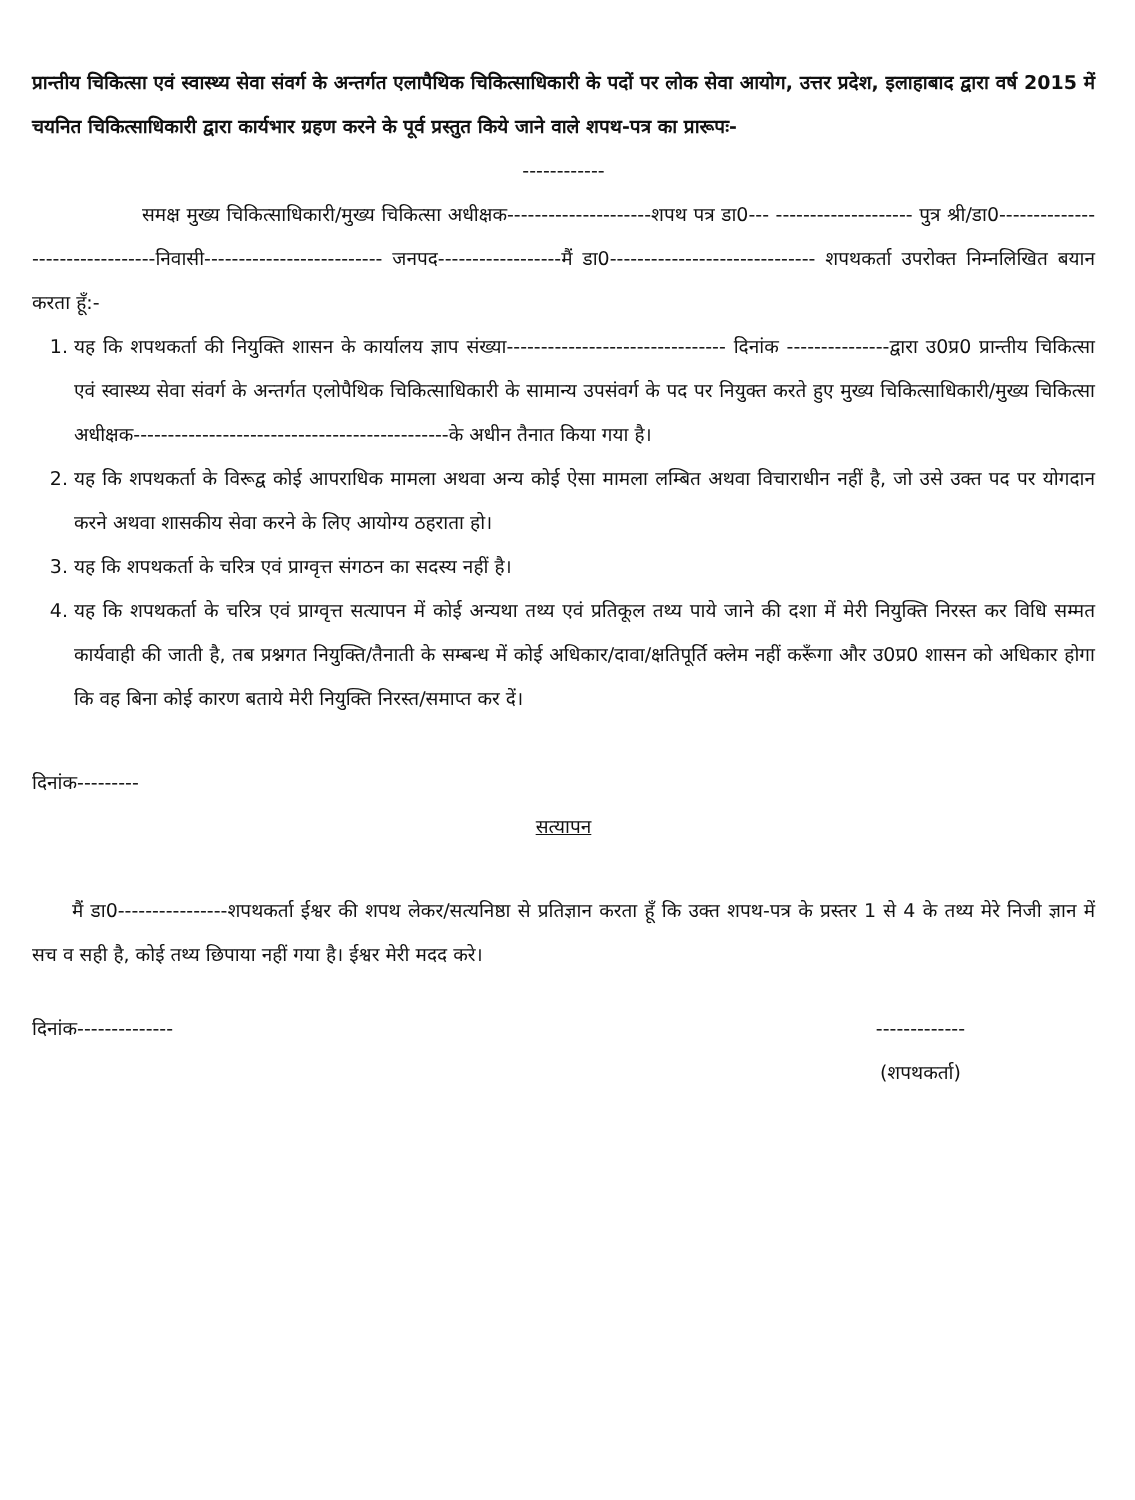प्रान्तीय चिकित्सा एवं स्वास्थ्य सेवा संवर्ग के अन्तर्गत एलापैथिक चिकित्साधिकारी के पदों पर लोक सेवा आयोग, उत्तर प्रदेश, इलाहाबाद द्वारा वर्ष 2015 में चयनित चिकित्साधिकारी द्वारा कार्यभार ग्रहण करने के पूर्व प्रस्तुत किये जाने वाले शपथ-पत्र का प्रारूपः-
------------
समक्ष मुख्य चिकित्साधिकारी/मुख्य चिकित्सा अधीक्षक---------------------शपथ पत्र डा0--- -------------------- पुत्र श्री/डा0--------------------------------निवासी-------------------------- जनपद------------------मैं डा0------------------------------ शपथकर्ता उपरोक्त निम्नलिखित बयान करता हूँ:-
1. यह कि शपथकर्ता की नियुक्ति शासन के कार्यालय ज्ञाप संख्या-------------------------------- दिनांक ---------------द्वारा उ0प्र0 प्रान्तीय चिकित्सा एवं स्वास्थ्य सेवा संवर्ग के अन्तर्गत एलोपैथिक चिकित्साधिकारी के सामान्य उपसंवर्ग के पद पर नियुक्त करते हुए मुख्य चिकित्साधिकारी/मुख्य चिकित्सा अधीक्षक----------------------------------------------के अधीन तैनात किया गया है।
2. यह कि शपथकर्ता के विरूद्व कोई आपराधिक मामला अथवा अन्य कोई ऐसा मामला लम्बित अथवा विचाराधीन नहीं है, जो उसे उक्त पद पर योगदान करने अथवा शासकीय सेवा करने के लिए आयोग्य ठहराता हो।
3. यह कि शपथकर्ता के चरित्र एवं प्राग्वृत्त संगठन का सदस्य नहीं है।
4. यह कि शपथकर्ता के चरित्र एवं प्राग्वृत्त सत्यापन में कोई अन्यथा तथ्य एवं प्रतिकूल तथ्य पाये जाने की दशा में मेरी नियुक्ति निरस्त कर विधि सम्मत कार्यवाही की जाती है, तब प्रश्नगत नियुक्ति/तैनाती के सम्बन्ध में कोई अधिकार/दावा/क्षतिपूर्ति क्लेम नहीं करूँगा और उ0प्र0 शासन को अधिकार होगा कि वह बिना कोई कारण बताये मेरी नियुक्ति निरस्त/समाप्त कर दें।
दिनांक---------
सत्यापन
मैं डा0----------------शपथकर्ता ईश्वर की शपथ लेकर/सत्यनिष्ठा से प्रतिज्ञान करता हूँ कि उक्त शपथ-पत्र के प्रस्तर 1 से 4 के तथ्य मेरे निजी ज्ञान में सच व सही है, कोई तथ्य छिपाया नहीं गया है। ईश्वर मेरी मदद करे।
दिनांक-------------- -------------
(शपथकर्ता)